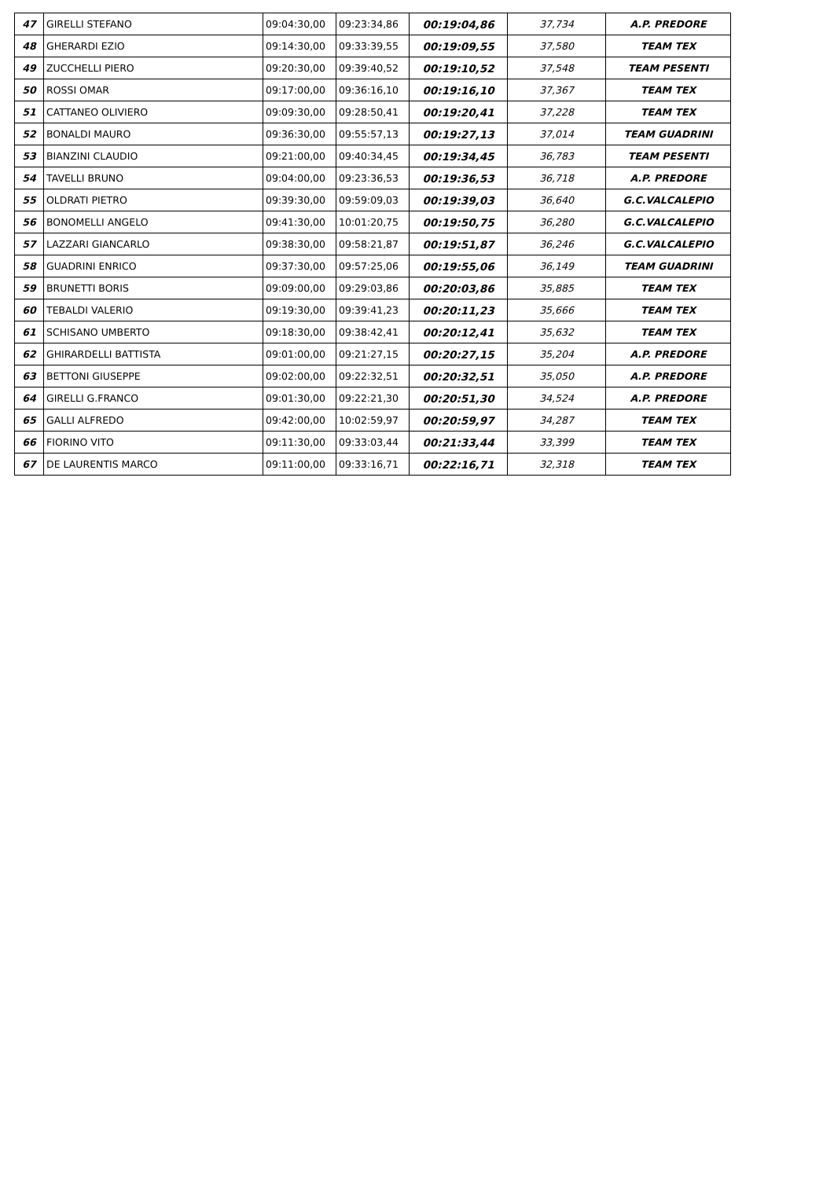| 47 | GIRELLI STEFANO | 09:04:30,00 | 09:23:34,86 | 00:19:04,86 | 37,734 | A.P. PREDORE |
| 48 | GHERARDI EZIO | 09:14:30,00 | 09:33:39,55 | 00:19:09,55 | 37,580 | TEAM TEX |
| 49 | ZUCCHELLI PIERO | 09:20:30,00 | 09:39:40,52 | 00:19:10,52 | 37,548 | TEAM PESENTI |
| 50 | ROSSI OMAR | 09:17:00,00 | 09:36:16,10 | 00:19:16,10 | 37,367 | TEAM TEX |
| 51 | CATTANEO OLIVIERO | 09:09:30,00 | 09:28:50,41 | 00:19:20,41 | 37,228 | TEAM TEX |
| 52 | BONALDI MAURO | 09:36:30,00 | 09:55:57,13 | 00:19:27,13 | 37,014 | TEAM GUADRINI |
| 53 | BIANZINI CLAUDIO | 09:21:00,00 | 09:40:34,45 | 00:19:34,45 | 36,783 | TEAM PESENTI |
| 54 | TAVELLI BRUNO | 09:04:00,00 | 09:23:36,53 | 00:19:36,53 | 36,718 | A.P. PREDORE |
| 55 | OLDRATI PIETRO | 09:39:30,00 | 09:59:09,03 | 00:19:39,03 | 36,640 | G.C.VALCALEPIO |
| 56 | BONOMELLI ANGELO | 09:41:30,00 | 10:01:20,75 | 00:19:50,75 | 36,280 | G.C.VALCALEPIO |
| 57 | LAZZARI GIANCARLO | 09:38:30,00 | 09:58:21,87 | 00:19:51,87 | 36,246 | G.C.VALCALEPIO |
| 58 | GUADRINI ENRICO | 09:37:30,00 | 09:57:25,06 | 00:19:55,06 | 36,149 | TEAM GUADRINI |
| 59 | BRUNETTI BORIS | 09:09:00,00 | 09:29:03,86 | 00:20:03,86 | 35,885 | TEAM TEX |
| 60 | TEBALDI VALERIO | 09:19:30,00 | 09:39:41,23 | 00:20:11,23 | 35,666 | TEAM TEX |
| 61 | SCHISANO UMBERTO | 09:18:30,00 | 09:38:42,41 | 00:20:12,41 | 35,632 | TEAM TEX |
| 62 | GHIRARDELLI BATTISTA | 09:01:00,00 | 09:21:27,15 | 00:20:27,15 | 35,204 | A.P. PREDORE |
| 63 | BETTONI GIUSEPPE | 09:02:00,00 | 09:22:32,51 | 00:20:32,51 | 35,050 | A.P. PREDORE |
| 64 | GIRELLI G.FRANCO | 09:01:30,00 | 09:22:21,30 | 00:20:51,30 | 34,524 | A.P. PREDORE |
| 65 | GALLI ALFREDO | 09:42:00,00 | 10:02:59,97 | 00:20:59,97 | 34,287 | TEAM TEX |
| 66 | FIORINO VITO | 09:11:30,00 | 09:33:03,44 | 00:21:33,44 | 33,399 | TEAM TEX |
| 67 | DE LAURENTIS MARCO | 09:11:00,00 | 09:33:16,71 | 00:22:16,71 | 32,318 | TEAM TEX |